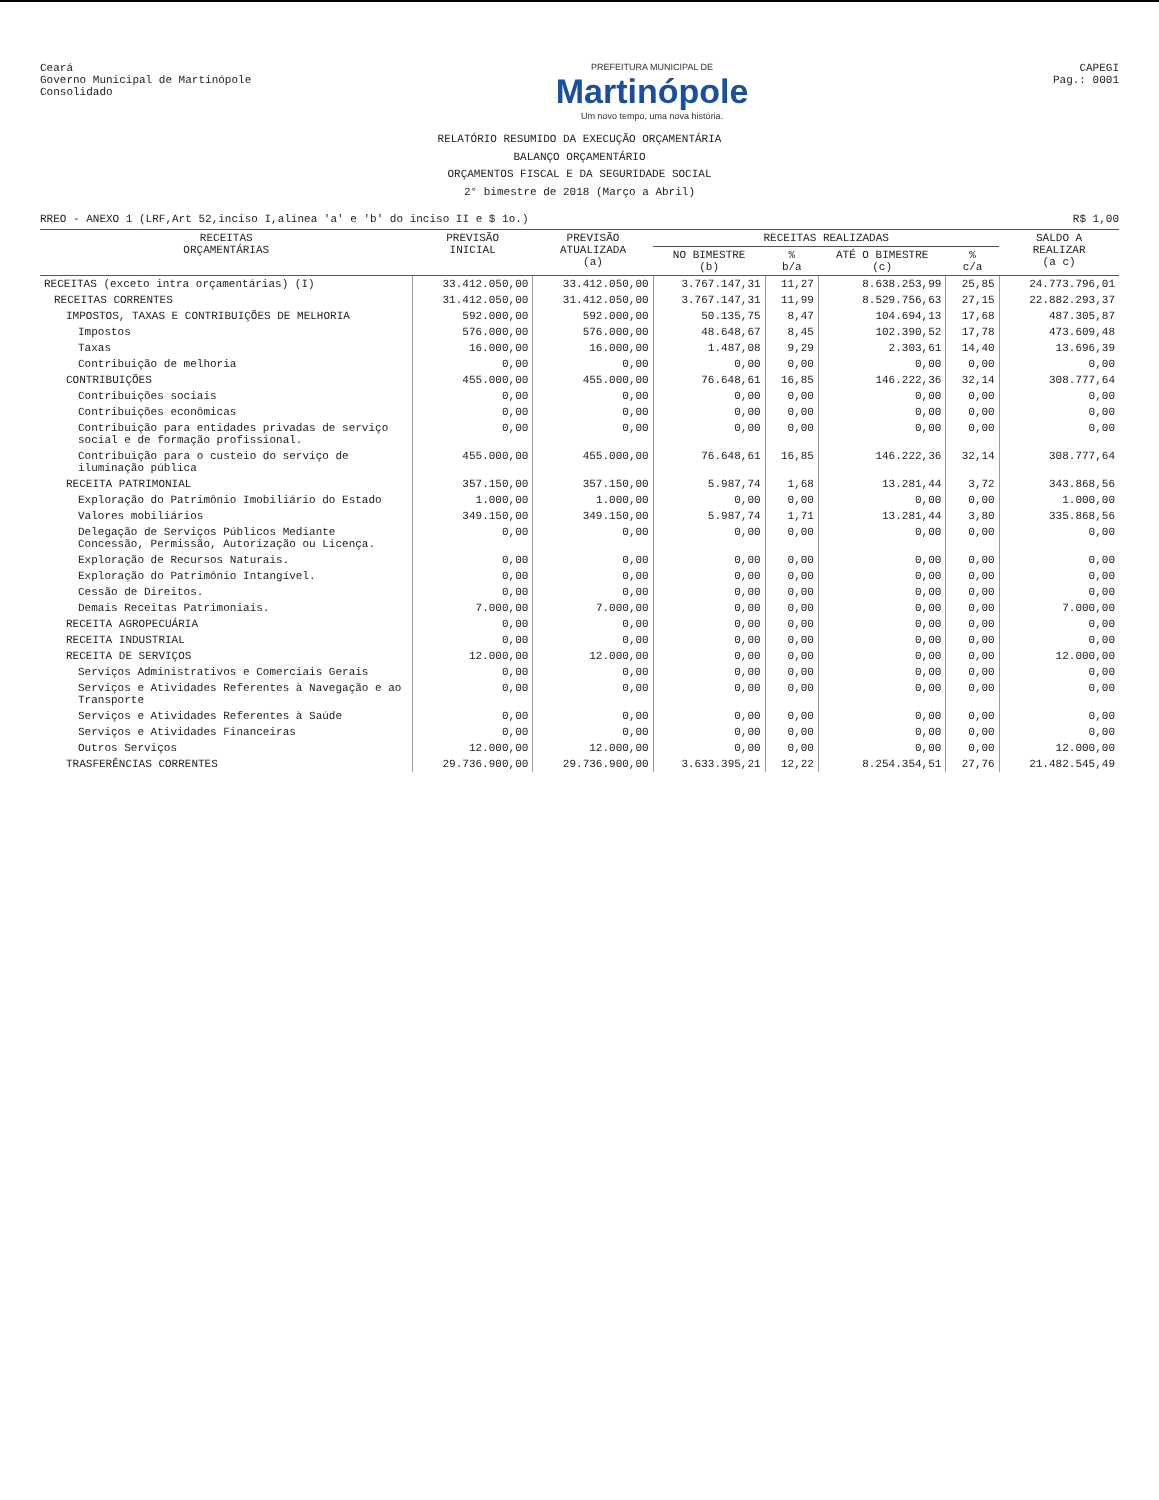Ceará
Governo Municipal de Martinópole
Consolidado
PREFEITURA MUNICIPAL DE
Martinópole
Um novo tempo, uma nova história.
CAPEGI
Pag.: 0001
RELATÓRIO RESUMIDO DA EXECUÇÃO ORÇAMENTÁRIA
BALANÇO ORÇAMENTÁRIO
ORÇAMENTOS FISCAL E DA SEGURIDADE SOCIAL
2° bimestre de 2018 (Março a Abril)
RREO - ANEXO 1 (LRF,Art 52,inciso I,alínea 'a' e 'b' do inciso II e $ 1o.) R$ 1,00
| RECEITAS ORÇAMENTÁRIAS | PREVISÃO INICIAL | PREVISÃO ATUALIZADA (a) | RECEITAS REALIZADAS | | | | SALDO A REALIZAR (a c) |
| --- | --- | --- | --- | --- | --- | --- | --- |
| | | | NO BIMESTRE (b) | % b/a | ATÉ O BIMESTRE (c) | % c/a | |
| RECEITAS (exceto intra orçamentárias) (I) | 33.412.050,00 | 33.412.050,00 | 3.767.147,31 | 11,27 | 8.638.253,99 | 25,85 | 24.773.796,01 |
| RECEITAS CORRENTES | 31.412.050,00 | 31.412.050,00 | 3.767.147,31 | 11,99 | 8.529.756,63 | 27,15 | 22.882.293,37 |
| IMPOSTOS, TAXAS E CONTRIBUIÇÕES DE MELHORIA | 592.000,00 | 592.000,00 | 50.135,75 | 8,47 | 104.694,13 | 17,68 | 487.305,87 |
| Impostos | 576.000,00 | 576.000,00 | 48.648,67 | 8,45 | 102.390,52 | 17,78 | 473.609,48 |
| Taxas | 16.000,00 | 16.000,00 | 1.487,08 | 9,29 | 2.303,61 | 14,40 | 13.696,39 |
| Contribuição de melhoria | 0,00 | 0,00 | 0,00 | 0,00 | 0,00 | 0,00 | 0,00 |
| CONTRIBUIÇÕES | 455.000,00 | 455.000,00 | 76.648,61 | 16,85 | 146.222,36 | 32,14 | 308.777,64 |
| Contribuições sociais | 0,00 | 0,00 | 0,00 | 0,00 | 0,00 | 0,00 | 0,00 |
| Contribuições econômicas | 0,00 | 0,00 | 0,00 | 0,00 | 0,00 | 0,00 | 0,00 |
| Contribuição para entidades privadas de serviço social e de formação profissional. | 0,00 | 0,00 | 0,00 | 0,00 | 0,00 | 0,00 | 0,00 |
| Contribuição para o custeio do serviço de iluminação pública | 455.000,00 | 455.000,00 | 76.648,61 | 16,85 | 146.222,36 | 32,14 | 308.777,64 |
| RECEITA PATRIMONIAL | 357.150,00 | 357.150,00 | 5.987,74 | 1,68 | 13.281,44 | 3,72 | 343.868,56 |
| Exploração do Patrimônio Imobiliário do Estado | 1.000,00 | 1.000,00 | 0,00 | 0,00 | 0,00 | 0,00 | 1.000,00 |
| Valores mobiliários | 349.150,00 | 349.150,00 | 5.987,74 | 1,71 | 13.281,44 | 3,80 | 335.868,56 |
| Delegação de Serviços Públicos Mediante Concessão, Permissão, Autorização ou Licença. | 0,00 | 0,00 | 0,00 | 0,00 | 0,00 | 0,00 | 0,00 |
| Exploração de Recursos Naturais. | 0,00 | 0,00 | 0,00 | 0,00 | 0,00 | 0,00 | 0,00 |
| Exploração do Patrimônio Intangível. | 0,00 | 0,00 | 0,00 | 0,00 | 0,00 | 0,00 | 0,00 |
| Cessão de Direitos. | 0,00 | 0,00 | 0,00 | 0,00 | 0,00 | 0,00 | 0,00 |
| Demais Receitas Patrimoniais. | 7.000,00 | 7.000,00 | 0,00 | 0,00 | 0,00 | 0,00 | 7.000,00 |
| RECEITA AGROPECUÁRIA | 0,00 | 0,00 | 0,00 | 0,00 | 0,00 | 0,00 | 0,00 |
| RECEITA INDUSTRIAL | 0,00 | 0,00 | 0,00 | 0,00 | 0,00 | 0,00 | 0,00 |
| RECEITA DE SERVIÇOS | 12.000,00 | 12.000,00 | 0,00 | 0,00 | 0,00 | 0,00 | 12.000,00 |
| Serviços Administrativos e Comerciais Gerais | 0,00 | 0,00 | 0,00 | 0,00 | 0,00 | 0,00 | 0,00 |
| Serviços e Atividades Referentes à Navegação e ao Transporte | 0,00 | 0,00 | 0,00 | 0,00 | 0,00 | 0,00 | 0,00 |
| Serviços e Atividades Referentes à Saúde | 0,00 | 0,00 | 0,00 | 0,00 | 0,00 | 0,00 | 0,00 |
| Serviços e Atividades Financeiras | 0,00 | 0,00 | 0,00 | 0,00 | 0,00 | 0,00 | 0,00 |
| Outros Serviços | 12.000,00 | 12.000,00 | 0,00 | 0,00 | 0,00 | 0,00 | 12.000,00 |
| TRASFERÊNCIAS CORRENTES | 29.736.900,00 | 29.736.900,00 | 3.633.395,21 | 12,22 | 8.254.354,51 | 27,76 | 21.482.545,49 |